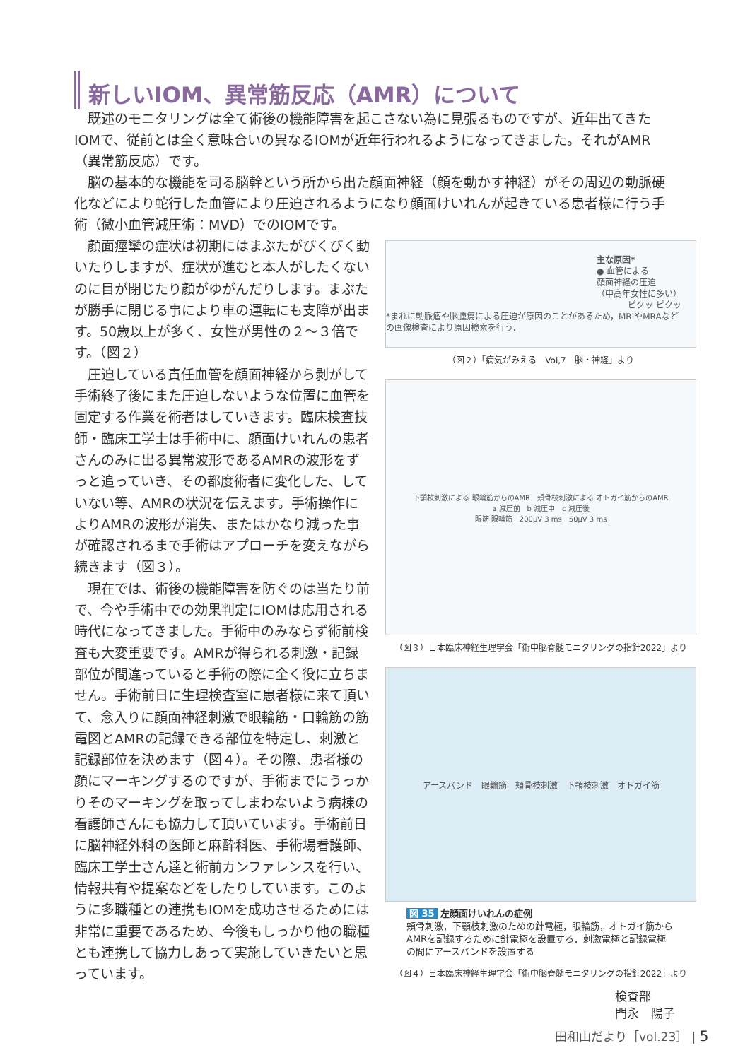新しいIOM、異常筋反応（AMR）について
既述のモニタリングは全て術後の機能障害を起こさない為に見張るものですが、近年出てきたIOMで、従前とは全く意味合いの異なるIOMが近年行われるようになってきました。それがAMR（異常筋反応）です。
脳の基本的な機能を司る脳幹という所から出た顔面神経（顔を動かす神経）がその周辺の動脈硬化などにより蛇行した血管により圧迫されるようになり顔面けいれんが起きている患者様に行う手術（微小血管減圧術：MVD）でのIOMです。
顔面痙攣の症状は初期にはまぶたがぴくぴく動いたりしますが、症状が進むと本人がしたくないのに目が閉じたり顔がゆがんだりします。まぶたが勝手に閉じる事により車の運転にも支障が出ます。50歳以上が多く、女性が男性の２～３倍です。（図２）
圧迫している責任血管を顔面神経から剥がして手術終了後にまた圧迫しないような位置に血管を固定する作業を術者はしていきます。臨床検査技師・臨床工学士は手術中に、顔面けいれんの患者さんのみに出る異常波形であるAMRの波形をずっと追っていき、その都度術者に変化した、していない等、AMRの状況を伝えます。手術操作によりAMRの波形が消失、またはかなり減った事が確認されるまで手術はアプローチを変えながら続きます（図３）。
現在では、術後の機能障害を防ぐのは当たり前で、今や手術中での効果判定にIOMは応用される時代になってきました。手術中のみならず術前検査も大変重要です。AMRが得られる刺激・記録部位が間違っていると手術の際に全く役に立ちません。手術前日に生理検査室に患者様に来て頂いて、念入りに顔面神経刺激で眼輪筋・口輪筋の筋電図とAMRの記録できる部位を特定し、刺激と記録部位を決めます（図４）。その際、患者様の顔にマーキングするのですが、手術までにうっかりそのマーキングを取ってしまわないよう病棟の看護師さんにも協力して頂いています。手術前日に脳神経外科の医師と麻酔科医、手術場看護師、臨床工学士さん達と術前カンファレンスを行い、情報共有や提案などをしたりしています。このように多職種との連携もIOMを成功させるためには非常に重要であるため、今後もしっかり他の職種とも連携して協力しあって実施していきたいと思っています。
主な原因*
● 血管による
顔面神経の圧迫
（中高年女性に多い）
ピクッ ピクッ
*まれに動脈瘤や脳腫瘍による圧迫が原因のことがあるため，MRIやMRAなどの画像検査により原因検索を行う．
（図２）「病気がみえる　Vol,7　脳・神経」より
下顎枝刺激による 眼輪筋からのAMR　頬骨枝刺激による オトガイ筋からのAMR
a 減圧前　b 減圧中　c 減圧後
眼筋 眼輪筋　200μV 3 ms　50μV 3 ms
（図３）日本臨床神経生理学会「術中脳脊髄モニタリングの指針2022」より
アースバンド　眼輪筋　頬骨枝刺激　下顎枝刺激　オトガイ筋
図 35 左顔面けいれんの症例
頬骨刺激，下顎枝刺激のための針電極，眼輪筋，オトガイ筋からAMRを記録するために針電極を設置する．刺激電極と記録電極の間にアースバンドを設置する
（図４）日本臨床神経生理学会「術中脳脊髄モニタリングの指針2022」より
検査部
門永　陽子
田和山だより［vol.23］ | 5